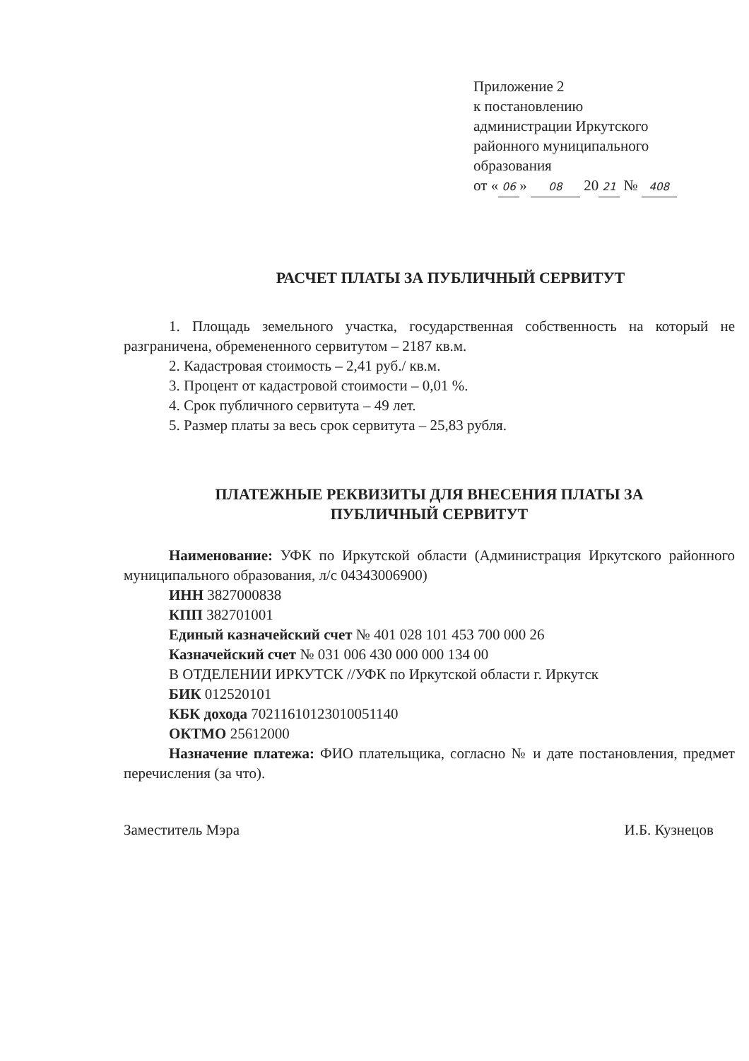Приложение 2
к постановлению
администрации Иркутского
районного муниципального
образования
от « 06 » 08 20 21 № 408
РАСЧЕТ ПЛАТЫ ЗА ПУБЛИЧНЫЙ СЕРВИТУТ
1. Площадь земельного участка, государственная собственность на который не разграничена, обремененного сервитутом – 2187 кв.м.
2. Кадастровая стоимость – 2,41 руб./ кв.м.
3. Процент от кадастровой стоимости – 0,01 %.
4. Срок публичного сервитута – 49 лет.
5. Размер платы за весь срок сервитута – 25,83 рубля.
ПЛАТЕЖНЫЕ РЕКВИЗИТЫ ДЛЯ ВНЕСЕНИЯ ПЛАТЫ ЗА
ПУБЛИЧНЫЙ СЕРВИТУТ
Наименование: УФК по Иркутской области (Администрация Иркутского районного муниципального образования, л/с 04343006900)
ИНН 3827000838
КПП 382701001
Единый казначейский счет № 401 028 101 453 700 000 26
Казначейский счет № 031 006 430 000 000 134 00
В ОТДЕЛЕНИИ ИРКУТСК //УФК по Иркутской области г. Иркутск
БИК 012520101
КБК дохода 70211610123010051140
ОКТМО 25612000
Назначение платежа: ФИО плательщика, согласно № и дате постановления, предмет перечисления (за что).
Заместитель Мэра И.Б. Кузнецов